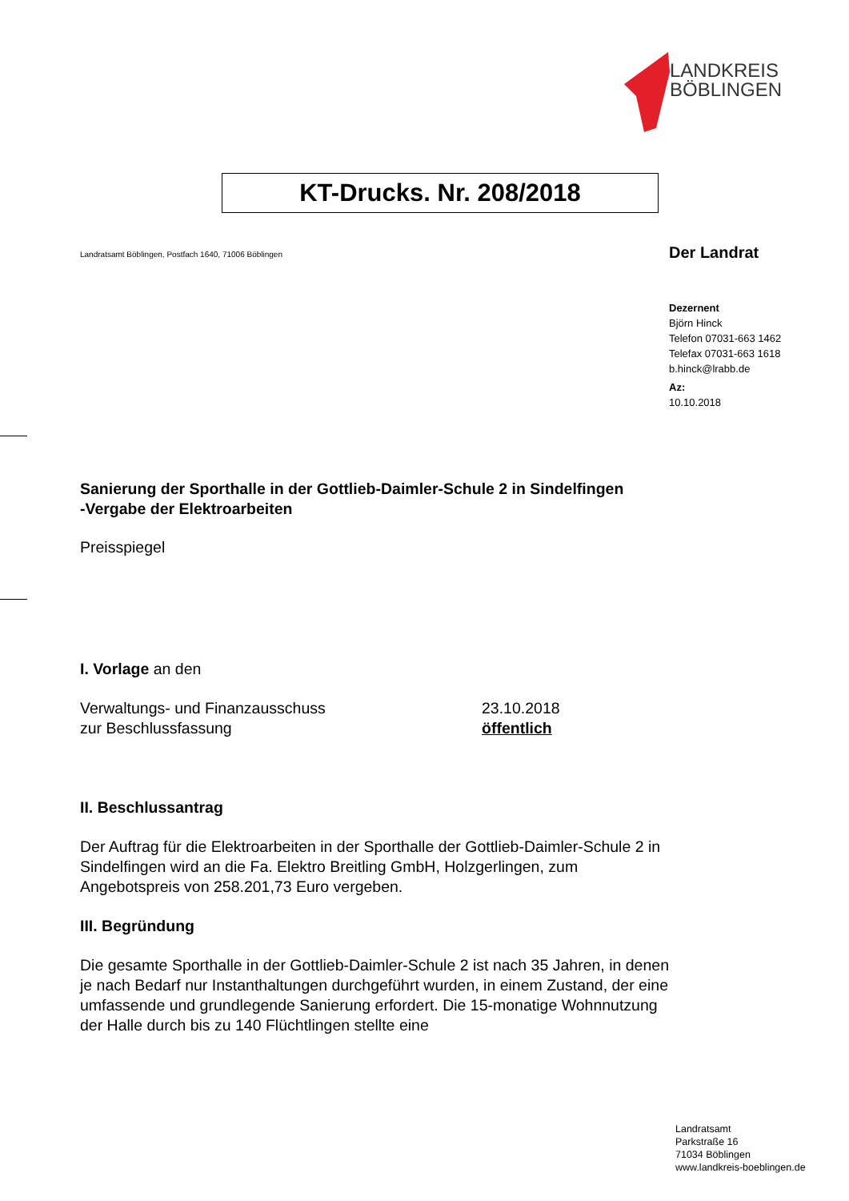LANDKREIS
BÖBLINGEN
KT-Drucks. Nr. 208/2018
Landratsamt Böblingen, Postfach 1640, 71006 Böblingen
Der Landrat
Dezernent
Björn Hinck
Telefon 07031-663 1462
Telefax 07031-663 1618
b.hinck@lrabb.de
Az:
10.10.2018
Sanierung der Sporthalle in der Gottlieb-Daimler-Schule 2 in Sindelfingen
-Vergabe der Elektroarbeiten
Preisspiegel
I. Vorlage an den
Verwaltungs- und Finanzausschuss
zur Beschlussfassung
23.10.2018
öffentlich
II. Beschlussantrag
Der Auftrag für die Elektroarbeiten in der Sporthalle der Gottlieb-Daimler-Schule 2 in Sindelfingen wird an die Fa. Elektro Breitling GmbH, Holzgerlingen, zum Angebotspreis von 258.201,73 Euro vergeben.
III. Begründung
Die gesamte Sporthalle in der Gottlieb-Daimler-Schule 2 ist nach 35 Jahren, in denen je nach Bedarf nur Instanthaltungen durchgeführt wurden, in einem Zustand, der eine umfassende und grundlegende Sanierung erfordert. Die 15-monatige Wohnnutzung der Halle durch bis zu 140 Flüchtlingen stellte eine
Landratsamt
Parkstraße 16
71034 Böblingen
www.landkreis-boeblingen.de